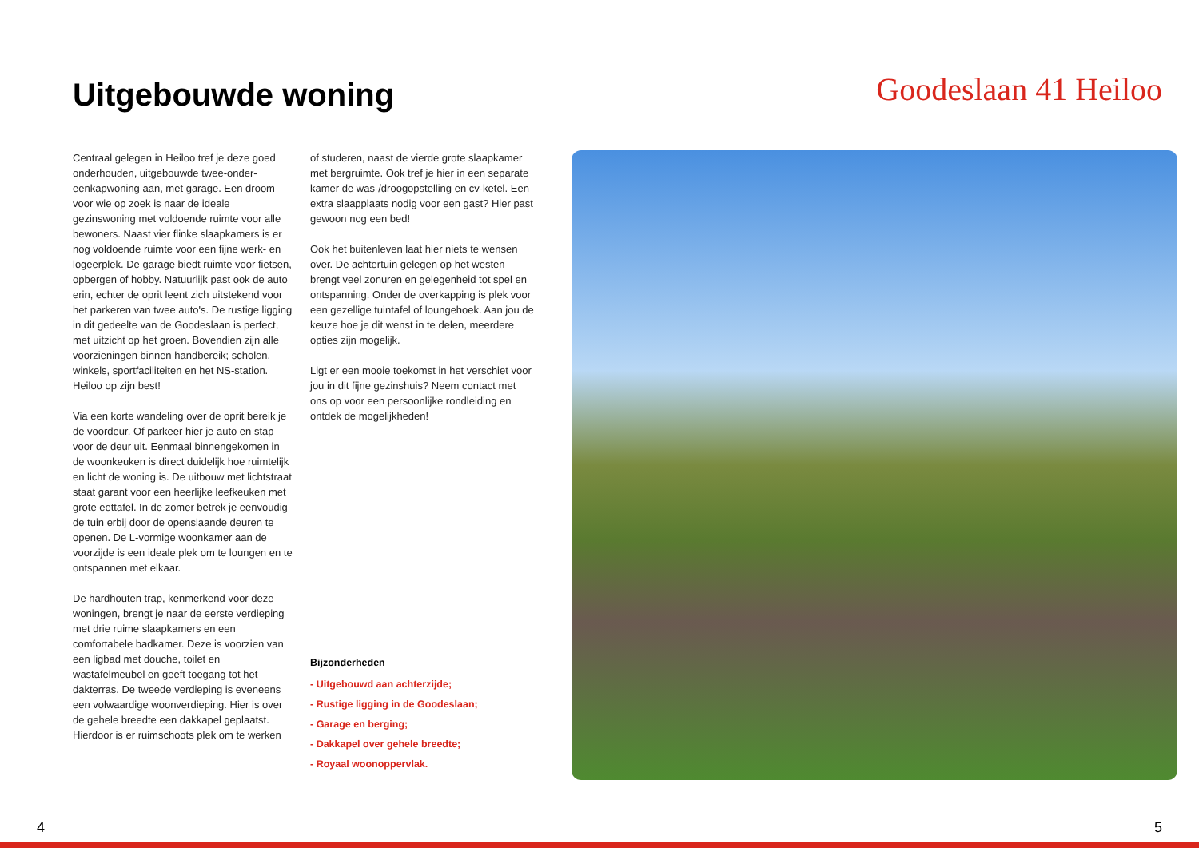Uitgebouwde woning
Goodeslaan 41 Heiloo
Centraal gelegen in Heiloo tref je deze goed onderhouden, uitgebouwde twee-onder-eenkapwoning aan, met garage. Een droom voor wie op zoek is naar de ideale gezinswoning met voldoende ruimte voor alle bewoners. Naast vier flinke slaapkamers is er nog voldoende ruimte voor een fijne werk- en logeerplek. De garage biedt ruimte voor fietsen, opbergen of hobby. Natuurlijk past ook de auto erin, echter de oprit leent zich uitstekend voor het parkeren van twee auto's. De rustige ligging in dit gedeelte van de Goodeslaan is perfect, met uitzicht op het groen. Bovendien zijn alle voorzieningen binnen handbereik; scholen, winkels, sportfaciliteiten en het NS-station. Heiloo op zijn best!
Via een korte wandeling over de oprit bereik je de voordeur. Of parkeer hier je auto en stap voor de deur uit. Eenmaal binnengekomen in de woonkeuken is direct duidelijk hoe ruimtelijk en licht de woning is. De uitbouw met lichtstraat staat garant voor een heerlijke leefkeuken met grote eettafel. In de zomer betrek je eenvoudig de tuin erbij door de openslaande deuren te openen. De L-vormige woonkamer aan de voorzijde is een ideale plek om te loungen en te ontspannen met elkaar.
De hardhouten trap, kenmerkend voor deze woningen, brengt je naar de eerste verdieping met drie ruime slaapkamers en een comfortabele badkamer. Deze is voorzien van een ligbad met douche, toilet en wastafelmeubel en geeft toegang tot het dakterras. De tweede verdieping is eveneens een volwaardige woonverdieping. Hier is over de gehele breedte een dakkapel geplaatst. Hierdoor is er ruimschoots plek om te werken
of studeren, naast de vierde grote slaapkamer met bergruimte. Ook tref je hier in een separate kamer de was-/droogopstelling en cv-ketel. Een extra slaapplaats nodig voor een gast? Hier past gewoon nog een bed!
Ook het buitenleven laat hier niets te wensen over. De achtertuin gelegen op het westen brengt veel zonuren en gelegenheid tot spel en ontspanning. Onder de overkapping is plek voor een gezellige tuintafel of loungehoek. Aan jou de keuze hoe je dit wenst in te delen, meerdere opties zijn mogelijk.
Ligt er een mooie toekomst in het verschiet voor jou in dit fijne gezinshuis? Neem contact met ons op voor een persoonlijke rondleiding en ontdek de mogelijkheden!
Bijzonderheden
- Uitgebouwd aan achterzijde;
- Rustige ligging in de Goodeslaan;
- Garage en berging;
- Dakkapel over gehele breedte;
- Royaal woonoppervlak.
4 5